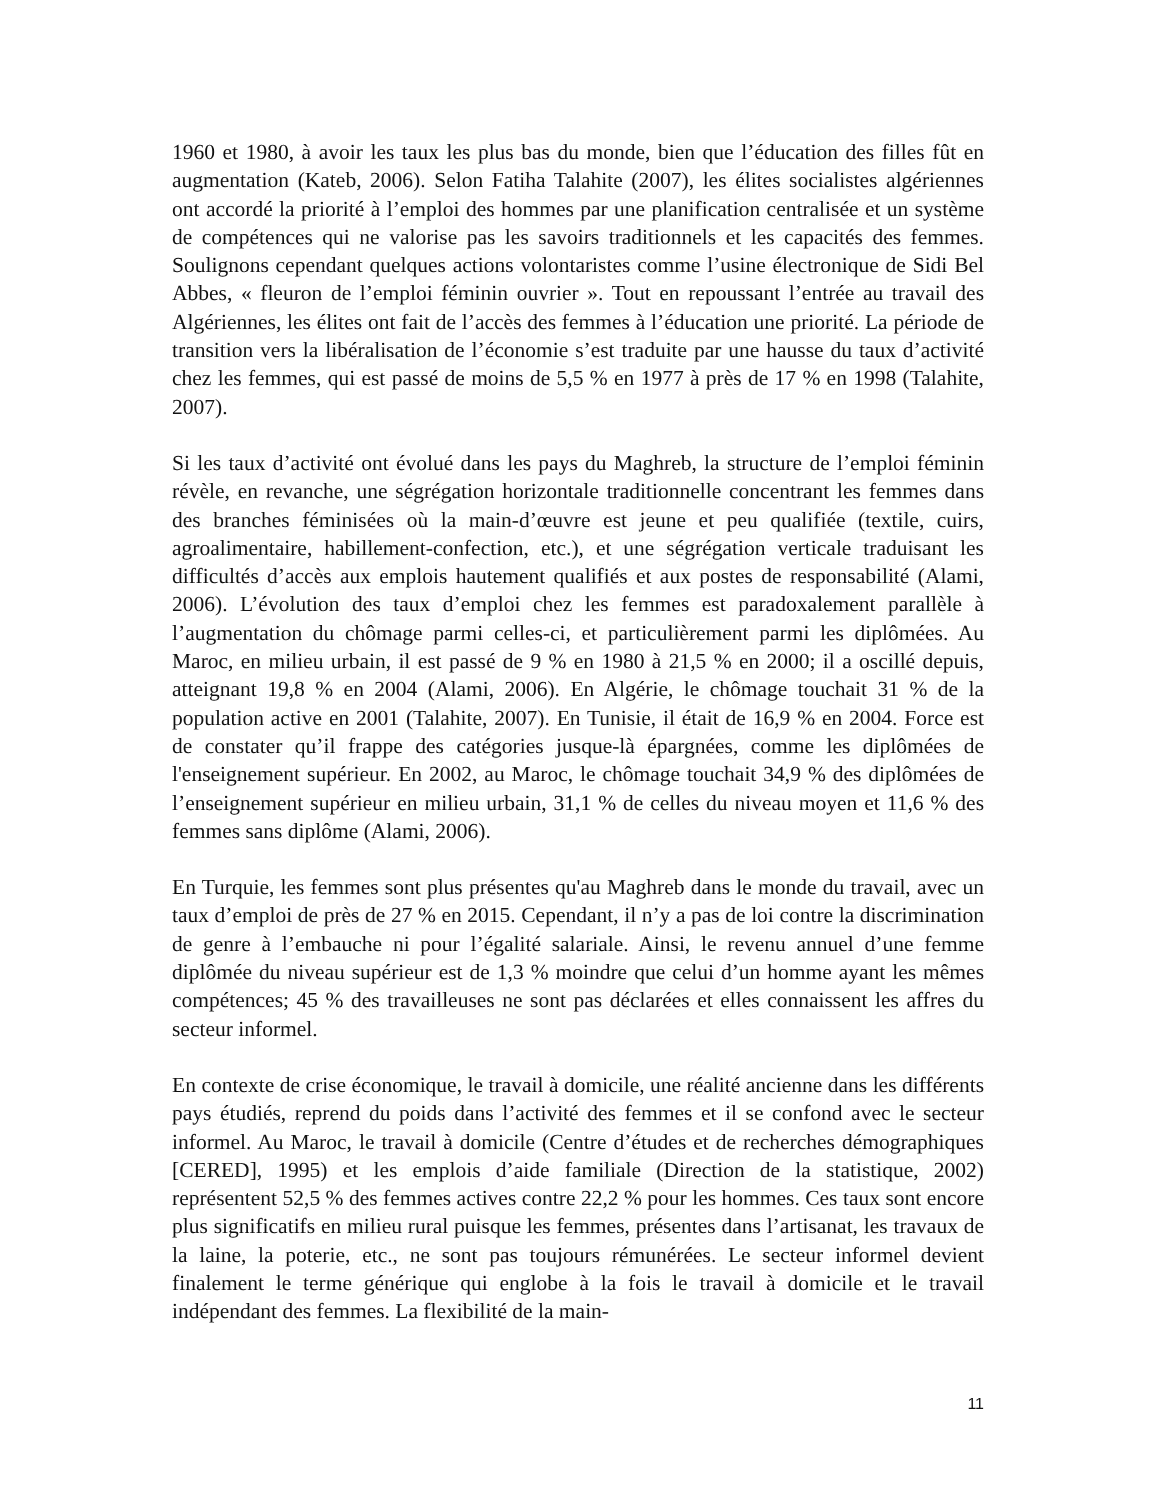1960 et 1980, à avoir les taux les plus bas du monde, bien que l’éducation des filles fût en augmentation (Kateb, 2006). Selon Fatiha Talahite (2007), les élites socialistes algériennes ont accordé la priorité à l’emploi des hommes par une planification centralisée et un système de compétences qui ne valorise pas les savoirs traditionnels et les capacités des femmes. Soulignons cependant quelques actions volontaristes comme l’usine électronique de Sidi Bel Abbes, « fleuron de l’emploi féminin ouvrier ». Tout en repoussant l’entrée au travail des Algériennes, les élites ont fait de l’accès des femmes à l’éducation une priorité. La période de transition vers la libéralisation de l’économie s’est traduite par une hausse du taux d’activité chez les femmes, qui est passé de moins de 5,5 % en 1977 à près de 17 % en 1998 (Talahite, 2007).
Si les taux d’activité ont évolué dans les pays du Maghreb, la structure de l’emploi féminin révèle, en revanche, une ségrégation horizontale traditionnelle concentrant les femmes dans des branches féminisées où la main-d’œuvre est jeune et peu qualifiée (textile, cuirs, agroalimentaire, habillement-confection, etc.), et une ségrégation verticale traduisant les difficultés d’accès aux emplois hautement qualifiés et aux postes de responsabilité (Alami, 2006). L’évolution des taux d’emploi chez les femmes est paradoxalement parallèle à l’augmentation du chômage parmi celles-ci, et particulièrement parmi les diplômées. Au Maroc, en milieu urbain, il est passé de 9 % en 1980 à 21,5 % en 2000; il a oscillé depuis, atteignant 19,8 % en 2004 (Alami, 2006). En Algérie, le chômage touchait 31 % de la population active en 2001 (Talahite, 2007). En Tunisie, il était de 16,9 % en 2004. Force est de constater qu’il frappe des catégories jusque-là épargnées, comme les diplômées de l'enseignement supérieur. En 2002, au Maroc, le chômage touchait 34,9 % des diplômées de l’enseignement supérieur en milieu urbain, 31,1 % de celles du niveau moyen et 11,6 % des femmes sans diplôme (Alami, 2006).
En Turquie, les femmes sont plus présentes qu'au Maghreb dans le monde du travail, avec un taux d’emploi de près de 27 % en 2015. Cependant, il n’y a pas de loi contre la discrimination de genre à l’embauche ni pour l’égalité salariale. Ainsi, le revenu annuel d’une femme diplômée du niveau supérieur est de 1,3 % moindre que celui d’un homme ayant les mêmes compétences; 45 % des travailleuses ne sont pas déclarées et elles connaissent les affres du secteur informel.
En contexte de crise économique, le travail à domicile, une réalité ancienne dans les différents pays étudiés, reprend du poids dans l’activité des femmes et il se confond avec le secteur informel. Au Maroc, le travail à domicile (Centre d’études et de recherches démographiques [CERED], 1995) et les emplois d’aide familiale (Direction de la statistique, 2002) représentent 52,5 % des femmes actives contre 22,2 % pour les hommes. Ces taux sont encore plus significatifs en milieu rural puisque les femmes, présentes dans l’artisanat, les travaux de la laine, la poterie, etc., ne sont pas toujours rémunérées. Le secteur informel devient finalement le terme générique qui englobe à la fois le travail à domicile et le travail indépendant des femmes. La flexibilité de la main-
11